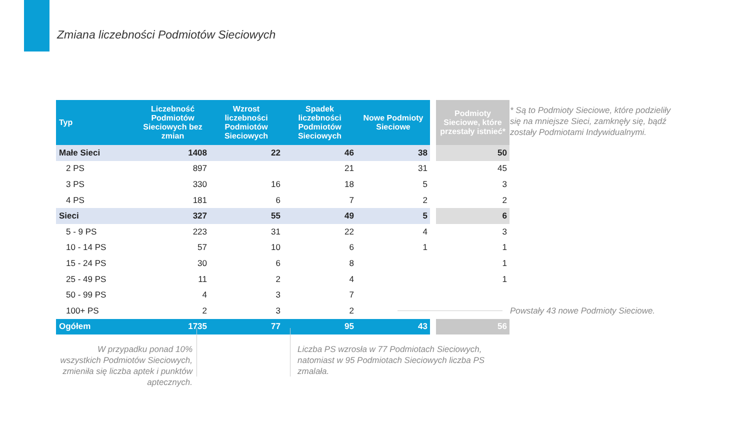Zmiana liczebności Podmiotów Sieciowych
| Typ | Liczebność Podmiotów Sieciowych bez zmian | Wzrost liczebności Podmiotów Sieciowych | Spadek liczebności Podmiotów Sieciowych | Nowe Podmioty Sieciowe | Podmioty Sieciowe, które przestały istnieć* |
| --- | --- | --- | --- | --- | --- |
| Małe Sieci | 1408 | 22 | 46 | 38 | 50 |
| 2 PS | 897 | | 21 | 31 | 45 |
| 3 PS | 330 | 16 | 18 | 5 | 3 |
| 4 PS | 181 | 6 | 7 | 2 | 2 |
| Sieci | 327 | 55 | 49 | 5 | 6 |
| 5 - 9 PS | 223 | 31 | 22 | 4 | 3 |
| 10 - 14 PS | 57 | 10 | 6 | 1 | 1 |
| 15 - 24 PS | 30 | 6 | 8 | | 1 |
| 25 - 49 PS | 11 | 2 | 4 | | 1 |
| 50 - 99 PS | 4 | 3 | 7 | | |
| 100+ PS | 2 | 3 | 2 | | |
| Ogółem | 1735 | 77 | 95 | 43 | 56 |
* Są to Podmioty Sieciowe, które podzieliły się na mniejsze Sieci, zamknęły się, bądź zostały Podmiotami Indywidualnymi.
Powstały 43 nowe Podmioty Sieciowe.
W przypadku ponad 10% wszystkich Podmiotów Sieciowych, zmieniła się liczba aptek i punktów aptecznych.
Liczba PS wzrosła w 77 Podmiotach Sieciowych, natomiast w 95 Podmiotach Sieciowych liczba PS zmalała.